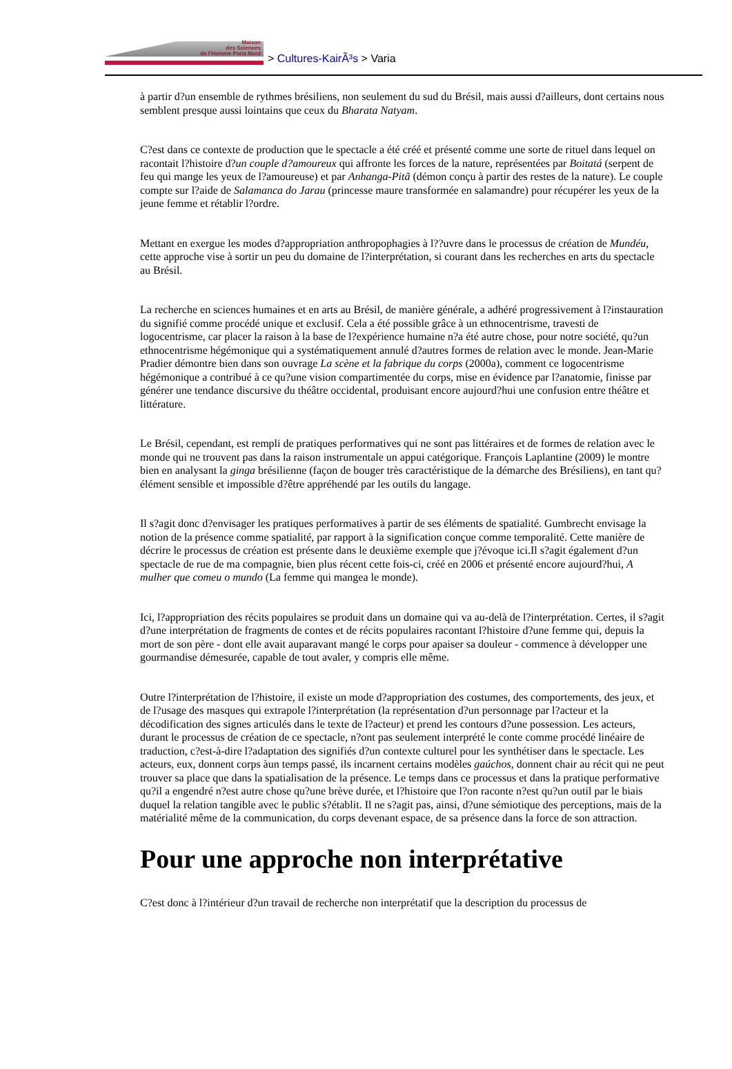Maison
des Sciences
de l'Homme Paris Nord
> Cultures-KairÃ³s > Varia
à partir d?un ensemble de rythmes brésiliens, non seulement du sud du Brésil, mais aussi d?ailleurs, dont certains nous semblent presque aussi lointains que ceux du Bharata Natyam.
C?est dans ce contexte de production que le spectacle a été créé et présenté comme une sorte de rituel dans lequel on racontait l?histoire d?un couple d?amoureux qui affronte les forces de la nature, représentées par Boitatá (serpent de feu qui mange les yeux de l?amoureuse) et par Anhanga-Pitã (démon conçu à partir des restes de la nature). Le couple compte sur l?aide de Salamanca do Jarau (princesse maure transformée en salamandre) pour récupérer les yeux de la jeune femme et rétablir l?ordre.
Mettant en exergue les modes d?appropriation anthropophagies à l??uvre dans le processus de création de Mundéu, cette approche vise à sortir un peu du domaine de l?interprétation, si courant dans les recherches en arts du spectacle au Brésil.
La recherche en sciences humaines et en arts au Brésil, de manière générale, a adhéré progressivement à l?instauration du signifié comme procédé unique et exclusif. Cela a été possible grâce à un ethnocentrisme, travesti de logocentrisme, car placer la raison à la base de l?expérience humaine n?a été autre chose, pour notre société, qu?un ethnocentrisme hégémonique qui a systématiquement annulé d?autres formes de relation avec le monde. Jean-Marie Pradier démontre bien dans son ouvrage La scène et la fabrique du corps (2000a), comment ce logocentrisme hégémonique a contribué à ce qu?une vision compartimentée du corps, mise en évidence par l?anatomie, finisse par générer une tendance discursive du théâtre occidental, produisant encore aujourd?hui une confusion entre théâtre et littérature.
Le Brésil, cependant, est rempli de pratiques performatives qui ne sont pas littéraires et de formes de relation avec le monde qui ne trouvent pas dans la raison instrumentale un appui catégorique. François Laplantine (2009) le montre bien en analysant la ginga brésilienne (façon de bouger très caractéristique de la démarche des Brésiliens), en tant qu?élément sensible et impossible d?être appréhendé par les outils du langage.
Il s?agit donc d?envisager les pratiques performatives à partir de ses éléments de spatialité. Gumbrecht envisage la notion de la présence comme spatialité, par rapport à la signification conçue comme temporalité. Cette manière de décrire le processus de création est présente dans le deuxième exemple que j?évoque ici.Il s?agit également d?un spectacle de rue de ma compagnie, bien plus récent cette fois-ci, créé en 2006 et présenté encore aujourd?hui, A mulher que comeu o mundo (La femme qui mangea le monde).
Ici, l?appropriation des récits populaires se produit dans un domaine qui va au-delà de l?interprétation. Certes, il s?agit d?une interprétation de fragments de contes et de récits populaires racontant l?histoire d?une femme qui, depuis la mort de son père - dont elle avait auparavant mangé le corps pour apaiser sa douleur - commence à développer une gourmandise démesurée, capable de tout avaler, y compris elle même.
Outre l?interprétation de l?histoire, il existe un mode d?appropriation des costumes, des comportements, des jeux, et de l?usage des masques qui extrapole l?interprétation (la représentation d?un personnage par l?acteur et la décodification des signes articulés dans le texte de l?acteur) et prend les contours d?une possession. Les acteurs, durant le processus de création de ce spectacle, n?ont pas seulement interprété le conte comme procédé linéaire de traduction, c?est-à-dire l?adaptation des signifiés d?un contexte culturel pour les synthétiser dans le spectacle. Les acteurs, eux, donnent corps àun temps passé, ils incarnent certains modèles gaúchos, donnent chair au récit qui ne peut trouver sa place que dans la spatialisation de la présence. Le temps dans ce processus et dans la pratique performative qu?il a engendré n?est autre chose qu?une brève durée, et l?histoire que l?on raconte n?est qu?un outil par le biais duquel la relation tangible avec le public s?établit. Il ne s?agit pas, ainsi, d?une sémiotique des perceptions, mais de la matérialité même de la communication, du corps devenant espace, de sa présence dans la force de son attraction.
Pour une approche non interprétative
C?est donc à l?intérieur d?un travail de recherche non interprétatif que la description du processus de